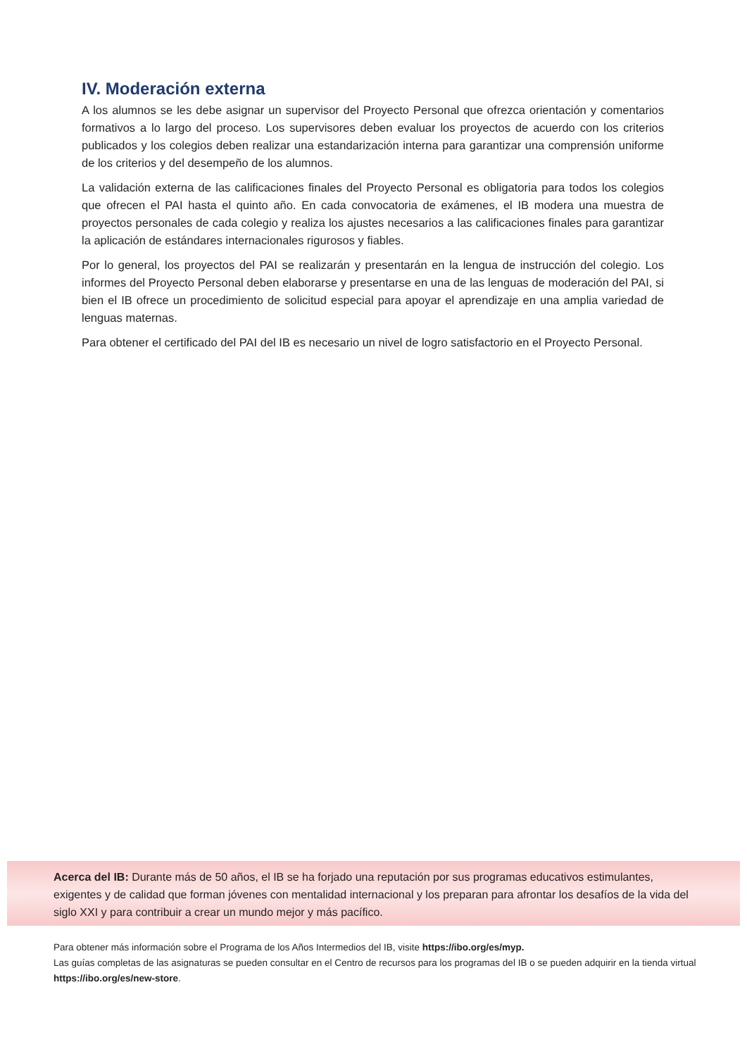IV. Moderación externa
A los alumnos se les debe asignar un supervisor del Proyecto Personal que ofrezca orientación y comentarios formativos a lo largo del proceso. Los supervisores deben evaluar los proyectos de acuerdo con los criterios publicados y los colegios deben realizar una estandarización interna para garantizar una comprensión uniforme de los criterios y del desempeño de los alumnos.
La validación externa de las calificaciones finales del Proyecto Personal es obligatoria para todos los colegios que ofrecen el PAI hasta el quinto año. En cada convocatoria de exámenes, el IB modera una muestra de proyectos personales de cada colegio y realiza los ajustes necesarios a las calificaciones finales para garantizar la aplicación de estándares internacionales rigurosos y fiables.
Por lo general, los proyectos del PAI se realizarán y presentarán en la lengua de instrucción del colegio. Los informes del Proyecto Personal deben elaborarse y presentarse en una de las lenguas de moderación del PAI, si bien el IB ofrece un procedimiento de solicitud especial para apoyar el aprendizaje en una amplia variedad de lenguas maternas.
Para obtener el certificado del PAI del IB es necesario un nivel de logro satisfactorio en el Proyecto Personal.
Acerca del IB: Durante más de 50 años, el IB se ha forjado una reputación por sus programas educativos estimulantes, exigentes y de calidad que forman jóvenes con mentalidad internacional y los preparan para afrontar los desafíos de la vida del siglo XXI y para contribuir a crear un mundo mejor y más pacífico.
Para obtener más información sobre el Programa de los Años Intermedios del IB, visite https://ibo.org/es/myp.
Las guías completas de las asignaturas se pueden consultar en el Centro de recursos para los programas del IB o se pueden adquirir en la tienda virtual https://ibo.org/es/new-store.